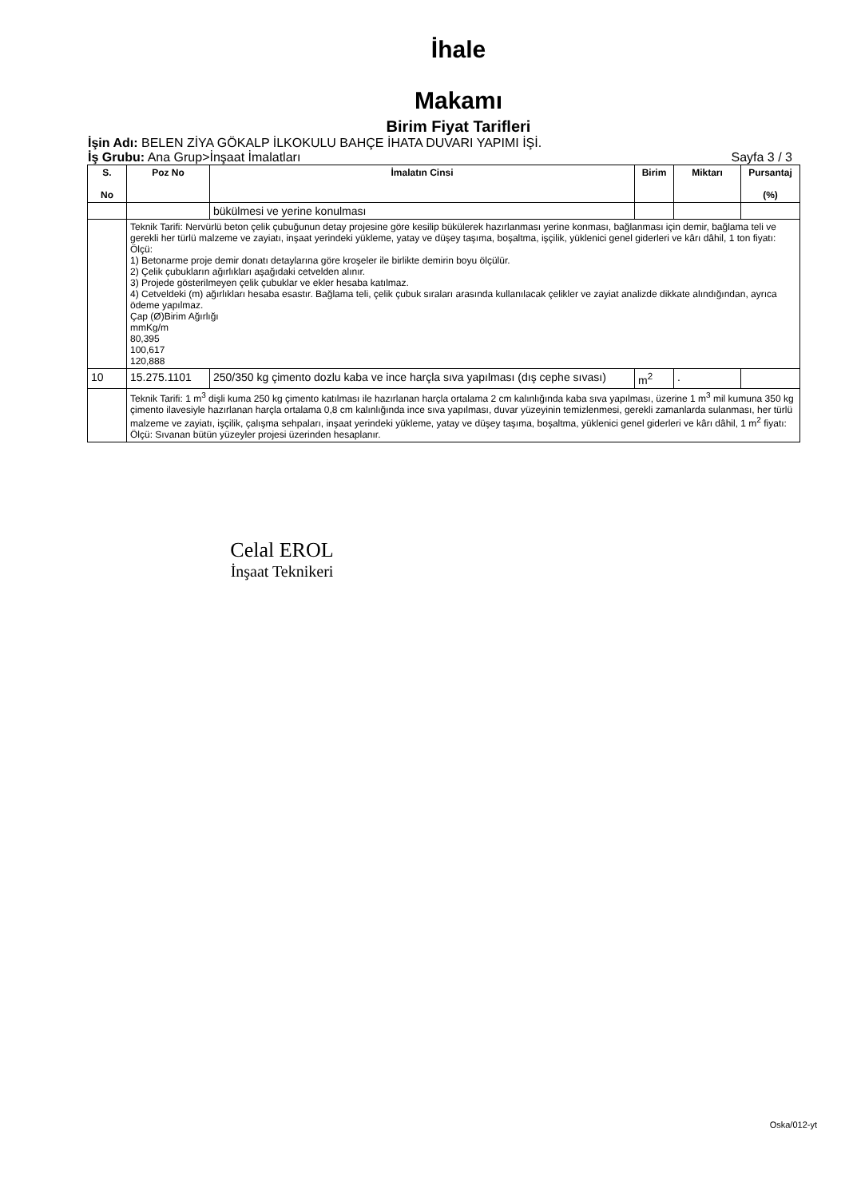İhale
Makamı
Birim Fiyat Tarifleri
İşin Adı: BELEN ZİYA GÖKALP İLKOKULU BAHÇE İHATA DUVARI YAPIMI İŞİ.
İş Grubu: Ana Grup>İnşaat İmalatları Sayfa 3 / 3
| S. No | Poz No | İmalatın Cinsi | Birim | Miktarı | Pursantaj (%) |
| --- | --- | --- | --- | --- | --- |
| | | bükülmesi ve yerine konulması | | | |
| | Teknik Tarifi: Nervürlü beton çelik çubuğunun detay projesine göre kesilip bükülerek hazırlanması yerine konması, bağlanması için demir, bağlama teli ve gerekli her türlü malzeme ve zayiatı, inşaat yerindeki yükleme, yatay ve düşey taşıma, boşaltma, işçilik, yüklenici genel giderleri ve kârı dâhil, 1 ton fiyatı: Ölçü: 1) Betonarme proje demir donatı detaylarına göre kroşeler ile birlikte demirin boyu ölçülür. 2) Çelik çubukların ağırlıkları aşağıdaki cetvelden alınır. 3) Projede gösterilmeyen çelik çubuklar ve ekler hesaba katılmaz. 4) Cetveldeki (m) ağırlıkları hesaba esastır. Bağlama teli, çelik çubuk sıraları arasında kullanılacak çelikler ve zayiat analizde dikkate alındığından, ayrıca ödeme yapılmaz. Çap (Ø)Birim Ağırlığı mmKg/m 80,395 100,617 120,888 | | | | |
| 10 | 15.275.1101 | 250/350 kg çimento dozlu kaba ve ince harçla sıva yapılması (dış cephe sıvası) | m<sup>2</sup> | . | |
| | Teknik Tarifi: 1 m<sup>3</sup> dişli kuma 250 kg çimento katılması ile hazırlanan harçla ortalama 2 cm kalınlığında kaba sıva yapılması, üzerine 1 m<sup>3</sup> mil kumuna 350 kg çimento ilavesiyle hazırlanan harçla ortalama 0,8 cm kalınlığında ince sıva yapılması, duvar yüzeyinin temizlenmesi, gerekli zamanlarda sulanması, her türlü malzeme ve zayiatı, işçilik, çalışma sehpaları, inşaat yerindeki yükleme, yatay ve düşey taşıma, boşaltma, yüklenici genel giderleri ve kârı dâhil, 1 m<sup>2</sup> fiyatı: Ölçü: Sıvanan bütün yüzeyler projesi üzerinden hesaplanır. | | | | |
Celal EROL
İnşaat Teknikeri
Oska/012-yt